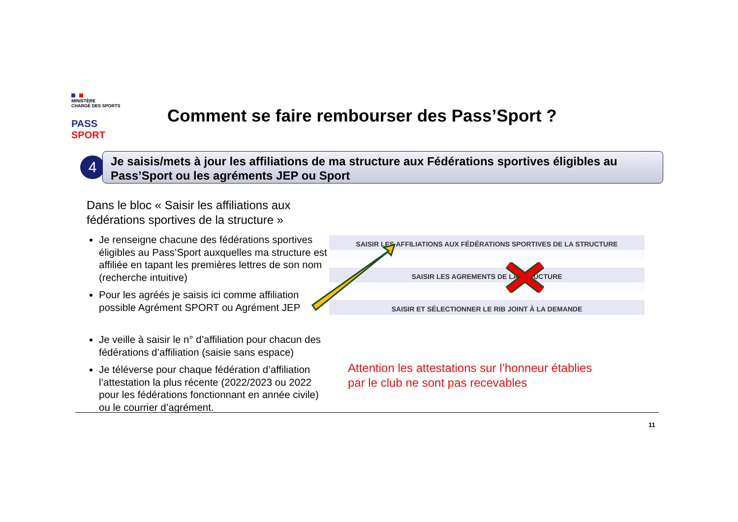MINISTÈRE
CHARGÉ DES SPORTS
PASS SPORT
Comment se faire rembourser des Pass’Sport ?
4
Je saisis/mets à jour les affiliations de ma structure aux Fédérations sportives éligibles au Pass’Sport ou les agréments JEP ou Sport
Dans le bloc « Saisir les affiliations aux fédérations sportives de la structure »
Je renseigne chacune des fédérations sportives éligibles au Pass’Sport auxquelles ma structure est affiliée en tapant les premières lettres de son nom (recherche intuitive)
Pour les agréés je saisis ici comme affiliation possible Agrément SPORT ou Agrément JEP
Je veille à saisir le n° d’affiliation pour chacun des fédérations d’affiliation (saisie sans espace)
Je téléverse pour chaque fédération d’affiliation l’attestation la plus récente (2022/2023 ou 2022 pour les fédérations fonctionnant en année civile) ou le courrier d’agrément.
SAISIR LES AFFILIATIONS AUX FÉDÉRATIONS SPORTIVES DE LA STRUCTURE
SAISIR LES AGREMENTS DE LA STRUCTURE
SAISIR ET SÉLECTIONNER LE RIB JOINT À LA DEMANDE
Attention les attestations sur l’honneur établies
par le club ne sont pas recevables
11